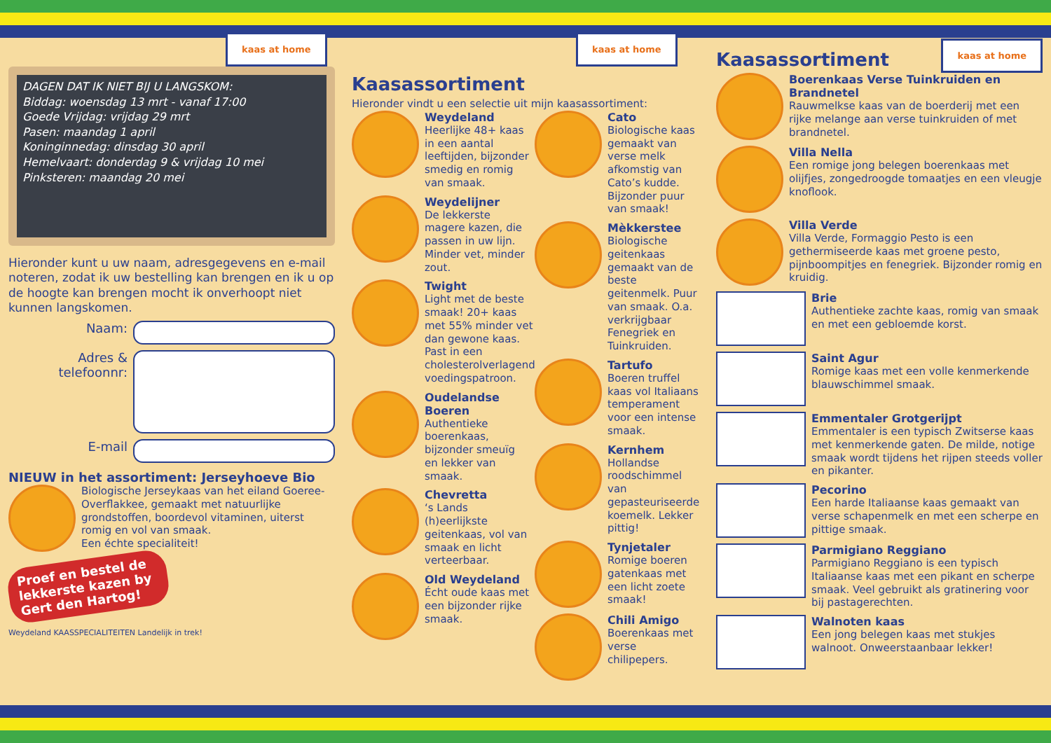kaas at home
DAGEN DAT IK NIET BIJ U LANGSKOM:
Biddag: woensdag 13 mrt - vanaf 17:00
Goede Vrijdag: vrijdag 29 mrt
Pasen: maandag 1 april
Koninginnedag: dinsdag 30 april
Hemelvaart: donderdag 9 & vrijdag 10 mei
Pinksteren: maandag 20 mei
Hieronder kunt u uw naam, adresgegevens en e-mail noteren, zodat ik uw bestelling kan brengen en ik u op de hoogte kan brengen mocht ik onverhoopt niet kunnen langskomen.
Naam:
Adres & telefoonnr:
E-mail
NIEUW in het assortiment: Jerseyhoeve Bio
Biologische Jerseykaas van het eiland Goeree-Overflakkee, gemaakt met natuurlijke grondstoffen, boordevol vitaminen, uiterst romig en vol van smaak.
Een échte specialiteit!
Proef en bestel de lekkerste kazen by Gert den Hartog!
Weydeland KAASSPECIALITEITEN Landelijk in trek!
kaas at home
Kaasassortiment
Hieronder vindt u een selectie uit mijn kaasassortiment:
Weydeland
Heerlijke 48+ kaas in een aantal leeftijden, bijzonder smedig en romig van smaak.
Weydelijner
De lekkerste magere kazen, die passen in uw lijn. Minder vet, minder zout.
Twight
Light met de beste smaak! 20+ kaas met 55% minder vet dan gewone kaas. Past in een cholesterolverlagend voedingspatroon.
Oudelandse Boeren
Authentieke boerenkaas, bijzonder smeuïg en lekker van smaak.
Chevretta
‘s Lands (h)eerlijkste geitenkaas, vol van smaak en licht verteerbaar.
Old Weydeland
Écht oude kaas met een bijzonder rijke smaak.
Cato
Biologische kaas gemaakt van verse melk afkomstig van Cato’s kudde. Bijzonder puur van smaak!
Mèkkerstee
Biologische geitenkaas gemaakt van de beste geitenmelk. Puur van smaak. O.a. verkrijgbaar Fenegriek en Tuinkruiden.
Tartufo
Boeren truffel kaas vol Italiaans temperament voor een intense smaak.
Kernhem
Hollandse roodschimmel van gepasteuriseerde koemelk. Lekker pittig!
Tynjetaler
Romige boeren gatenkaas met een licht zoete smaak!
Chili Amigo
Boerenkaas met verse chilipepers.
Kaasassortiment
kaas at home
Boerenkaas Verse Tuinkruiden en Brandnetel
Rauwmelkse kaas van de boerderij met een rijke melange aan verse tuinkruiden of met brandnetel.
Villa Nella
Een romige jong belegen boerenkaas met olijfjes, zongedroogde tomaatjes en een vleugje knoflook.
Villa Verde
Villa Verde, Formaggio Pesto is een gethermiseerde kaas met groene pesto, pijnboompitjes en fenegriek. Bijzonder romig en kruidig.
Brie
Authentieke zachte kaas, romig van smaak en met een gebloemde korst.
Saint Agur
Romige kaas met een volle kenmerkende blauwschimmel smaak.
Emmentaler Grotgerijpt
Emmentaler is een typisch Zwitserse kaas met kenmerkende gaten. De milde, notige smaak wordt tijdens het rijpen steeds voller en pikanter.
Pecorino
Een harde Italiaanse kaas gemaakt van verse schapenmelk en met een scherpe en pittige smaak.
Parmigiano Reggiano
Parmigiano Reggiano is een typisch Italiaanse kaas met een pikant en scherpe smaak. Veel gebruikt als gratinering voor bij pastagerechten.
Walnoten kaas
Een jong belegen kaas met stukjes walnoot. Onweerstaanbaar lekker!